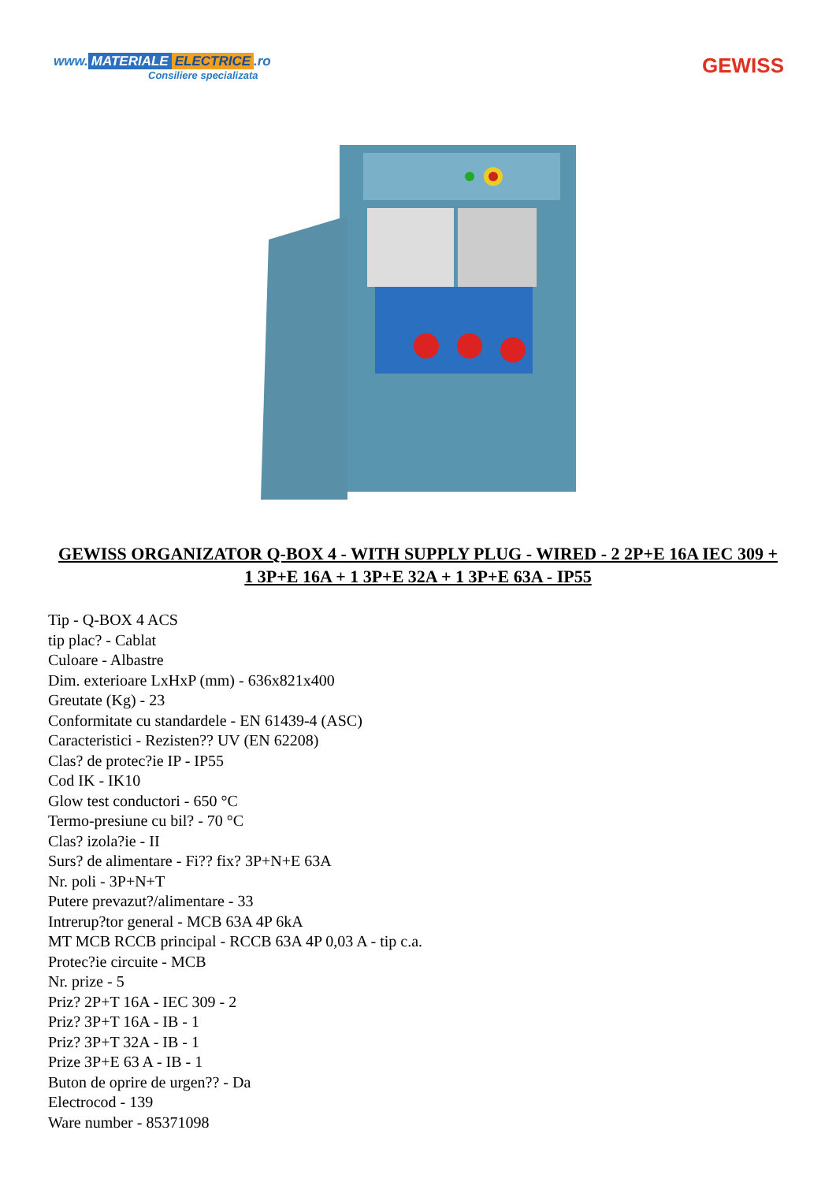www. MATERIALE ELECTRICE.ro
Consiliere specializata
GEWISS
GEWISS ORGANIZATOR Q-BOX 4 - WITH SUPPLY PLUG - WIRED - 2 2P+E 16A IEC 309 + 1 3P+E 16A + 1 3P+E 32A + 1 3P+E 63A - IP55
Tip - Q-BOX 4 ACS
tip plac? - Cablat
Culoare - Albastre
Dim. exterioare LxHxP (mm) - 636x821x400
Greutate (Kg) - 23
Conformitate cu standardele - EN 61439-4 (ASC)
Caracteristici - Rezisten?? UV (EN 62208)
Clas? de protec?ie IP - IP55
Cod IK - IK10
Glow test conductori - 650 °C
Termo-presiune cu bil? - 70 °C
Clas? izola?ie - II
Surs? de alimentare - Fi?? fix? 3P+N+E 63A
Nr. poli - 3P+N+T
Putere prevazut?/alimentare - 33
Intrerup?tor general - MCB 63A 4P 6kA
MT MCB RCCB principal - RCCB 63A 4P 0,03 A - tip c.a.
Protec?ie circuite - MCB
Nr. prize - 5
Priz? 2P+T 16A - IEC 309 - 2
Priz? 3P+T 16A - IB - 1
Priz? 3P+T 32A - IB - 1
Prize 3P+E 63 A - IB - 1
Buton de oprire de urgen?? - Da
Electrocod - 139
Ware number - 85371098